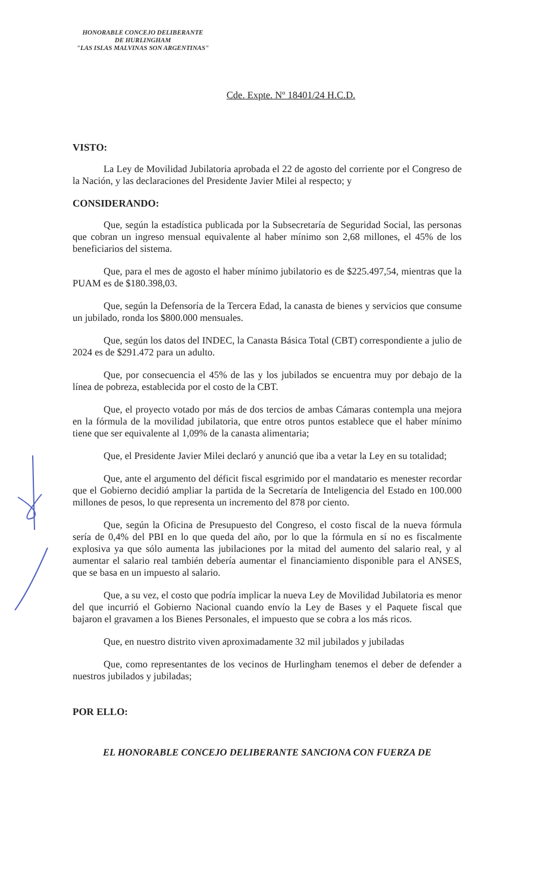HONORABLE CONCEJO DELIBERANTE
DE HURLINGHAM
"LAS ISLAS MALVINAS SON ARGENTINAS"
Cde. Expte. Nº 18401/24 H.C.D.
VISTO:
La Ley de Movilidad Jubilatoria aprobada el 22 de agosto del corriente por el Congreso de la Nación, y las declaraciones del Presidente Javier Milei al respecto; y
CONSIDERANDO:
Que, según la estadística publicada por la Subsecretaría de Seguridad Social, las personas que cobran un ingreso mensual equivalente al haber mínimo son 2,68 millones, el 45% de los beneficiarios del sistema.
Que, para el mes de agosto el haber mínimo jubilatorio es de $225.497,54, mientras que la PUAM es de $180.398,03.
Que, según la Defensoría de la Tercera Edad, la canasta de bienes y servicios que consume un jubilado, ronda los $800.000 mensuales.
Que, según los datos del INDEC, la Canasta Básica Total (CBT) correspondiente a julio de 2024 es de $291.472 para un adulto.
Que, por consecuencia el 45% de las y los jubilados se encuentra muy por debajo de la línea de pobreza, establecida por el costo de la CBT.
Que, el proyecto votado por más de dos tercios de ambas Cámaras contempla una mejora en la fórmula de la movilidad jubilatoria, que entre otros puntos establece que el haber mínimo tiene que ser equivalente al 1,09% de la canasta alimentaria;
Que, el Presidente Javier Milei declaró y anunció que iba a vetar la Ley en su totalidad;
Que, ante el argumento del déficit fiscal esgrimido por el mandatario es menester recordar que el Gobierno decidió ampliar la partida de la Secretaría de Inteligencia del Estado en 100.000 millones de pesos, lo que representa un incremento del 878 por ciento.
Que, según la Oficina de Presupuesto del Congreso, el costo fiscal de la nueva fórmula sería de 0,4% del PBI en lo que queda del año, por lo que la fórmula en sí no es fiscalmente explosiva ya que sólo aumenta las jubilaciones por la mitad del aumento del salario real, y al aumentar el salario real también debería aumentar el financiamiento disponible para el ANSES, que se basa en un impuesto al salario.
Que, a su vez, el costo que podría implicar la nueva Ley de Movilidad Jubilatoria es menor del que incurrió el Gobierno Nacional cuando envío la Ley de Bases y el Paquete fiscal que bajaron el gravamen a los Bienes Personales, el impuesto que se cobra a los más ricos.
Que, en nuestro distrito viven aproximadamente 32 mil jubilados y jubiladas
Que, como representantes de los vecinos de Hurlingham tenemos el deber de defender a nuestros jubilados y jubiladas;
POR ELLO:
EL HONORABLE CONCEJO DELIBERANTE SANCIONA CON FUERZA DE